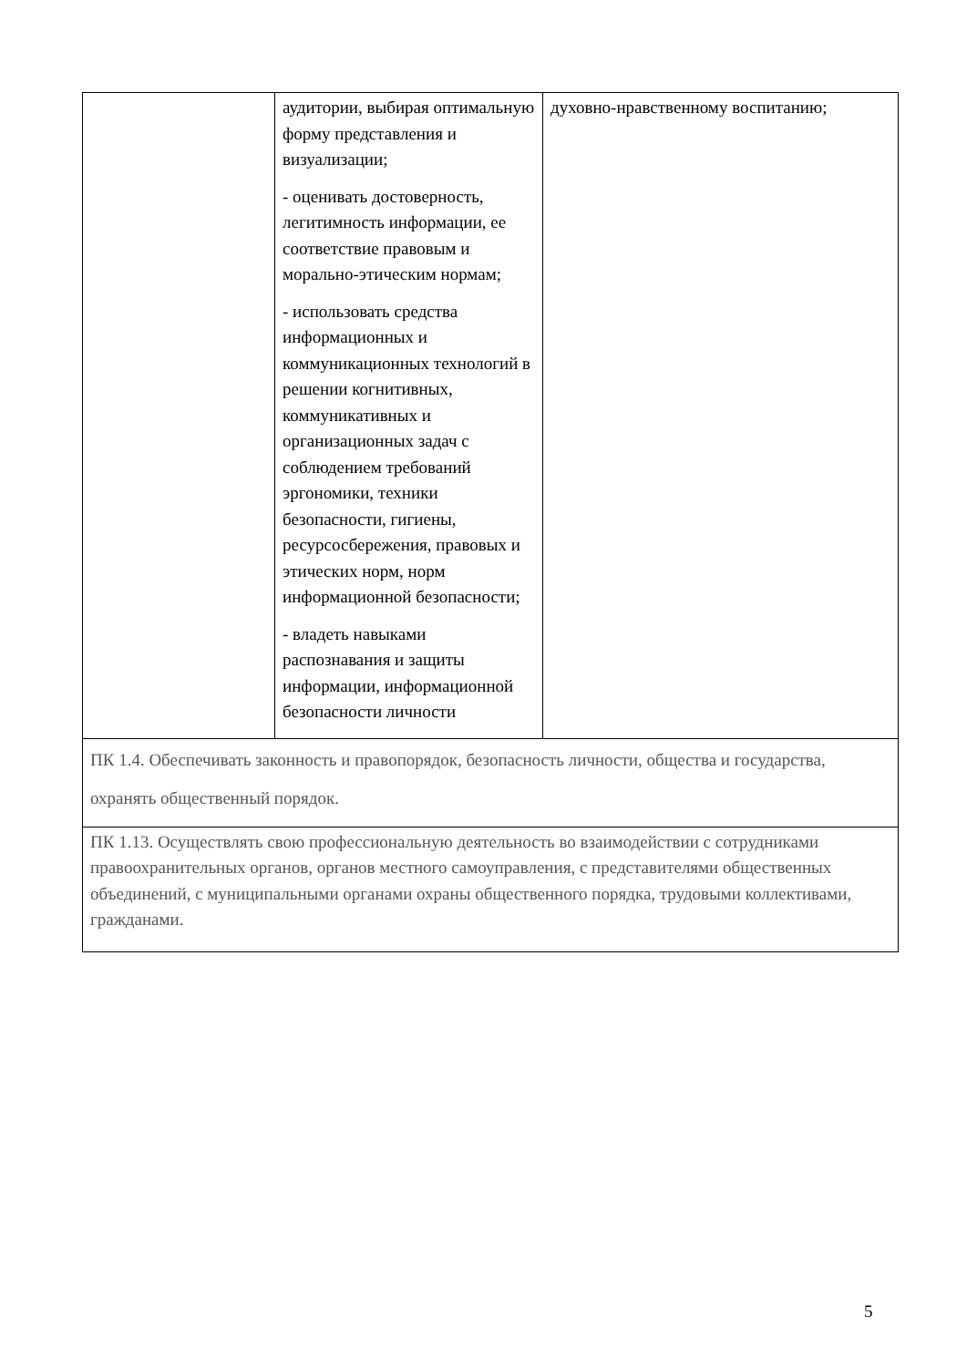| | аудитории, выбирая оптимальную форму представления и визуализации; - оценивать достоверность, легитимность информации, ее соответствие правовым и морально-этическим нормам; - использовать средства информационных и коммуникационных технологий в решении когнитивных, коммуникативных и организационных задач с соблюдением требований эргономики, техники безопасности, гигиены, ресурсосбережения, правовых и этических норм, норм информационной безопасности; - владеть навыками распознавания и защиты информации, информационной безопасности личности | духовно-нравственному воспитанию; |
| ПК 1.4. Обеспечивать законность и правопорядок, безопасность личности, общества и государства, охранять общественный порядок. | | |
| ПК 1.13. Осуществлять свою профессиональную деятельность во взаимодействии с сотрудниками правоохранительных органов, органов местного самоуправления, с представителями общественных объединений, с муниципальными органами охраны общественного порядка, трудовыми коллективами, гражданами. | | |
5